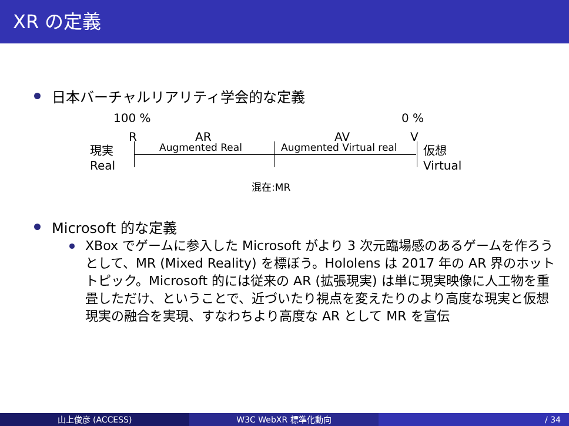XR の定義
日本バーチャルリアリティ学会的な定義
100 % 0 %
R AR AV V
現実
Real
Augmented Real Augmented Virtual real
仮想
Virtual
混在:MR
Microsoft 的な定義
XBox でゲームに参入した Microsoft がより 3 次元臨場感のあるゲームを作ろうとして、MR (Mixed Reality) を標ぼう。Hololens は 2017 年の AR 界のホットトピック。Microsoft 的には従来の AR (拡張現実) は単に現実映像に人工物を重畳しただけ、ということで、近づいたり視点を変えたりのより高度な現実と仮想現実の融合を実現、すなわちより高度な AR として MR を宣伝
山上俊彦 (ACCESS) W3C WebXR 標準化動向 / 34